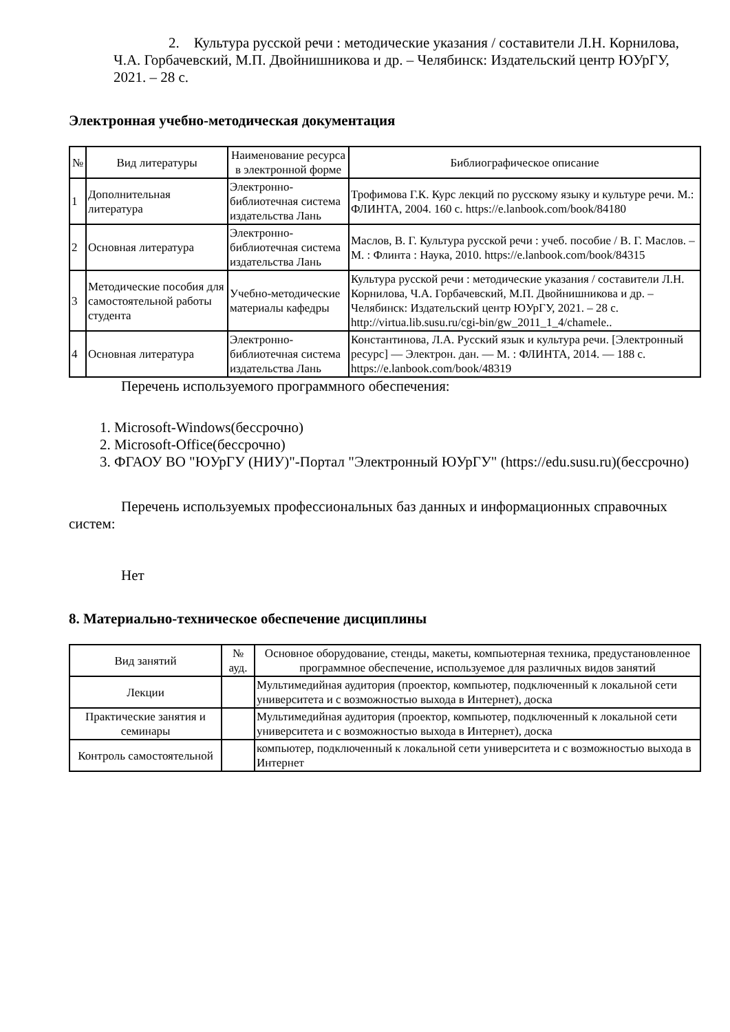2. Культура русской речи : методические указания / составители Л.Н. Корнилова, Ч.А. Горбачевский, М.П. Двойнишникова и др. – Челябинск: Издательский центр ЮУрГУ, 2021. – 28 с.
Электронная учебно-методическая документация
| № | Вид литературы | Наименование ресурса в электронной форме | Библиографическое описание |
| --- | --- | --- | --- |
| 1 | Дополнительная литература | Электронно-библиотечная система издательства Лань | Трофимова Г.К. Курс лекций по русскому языку и культуре речи. М.: ФЛИНТА, 2004. 160 с. https://e.lanbook.com/book/84180 |
| 2 | Основная литература | Электронно-библиотечная система издательства Лань | Маслов, В. Г. Культура русской речи : учеб. пособие / В. Г. Маслов. – М. : Флинта : Наука, 2010. https://e.lanbook.com/book/84315 |
| 3 | Методические пособия для самостоятельной работы студента | Учебно-методические материалы кафедры | Культура русской речи : методические указания / составители Л.Н. Корнилова, Ч.А. Горбачевский, М.П. Двойнишникова и др. – Челябинск: Издательский центр ЮУрГУ, 2021. – 28 с. http://virtua.lib.susu.ru/cgi-bin/gw_2011_1_4/chamele.. |
| 4 | Основная литература | Электронно-библиотечная система издательства Лань | Константинова, Л.А. Русский язык и культура речи. [Электронный ресурс] — Электрон. дан. — М. : ФЛИНТА, 2014. — 188 с. https://e.lanbook.com/book/48319 |
Перечень используемого программного обеспечения:
1. Microsoft-Windows(бессрочно)
2. Microsoft-Office(бессрочно)
3. ФГАОУ ВО "ЮУрГУ (НИУ)"-Портал "Электронный ЮУрГУ" (https://edu.susu.ru)(бессрочно)
Перечень используемых профессиональных баз данных и информационных справочных систем:
Нет
8. Материально-техническое обеспечение дисциплины
| Вид занятий | № ауд. | Основное оборудование, стенды, макеты, компьютерная техника, предустановленное программное обеспечение, используемое для различных видов занятий |
| --- | --- | --- |
| Лекции | | Мультимедийная аудитория (проектор, компьютер, подключенный к локальной сети университета и с возможностью выхода в Интернет), доска |
| Практические занятия и семинары | | Мультимедийная аудитория (проектор, компьютер, подключенный к локальной сети университета и с возможностью выхода в Интернет), доска |
| Контроль самостоятельной | | компьютер, подключенный к локальной сети университета и с возможностью выхода в Интернет |